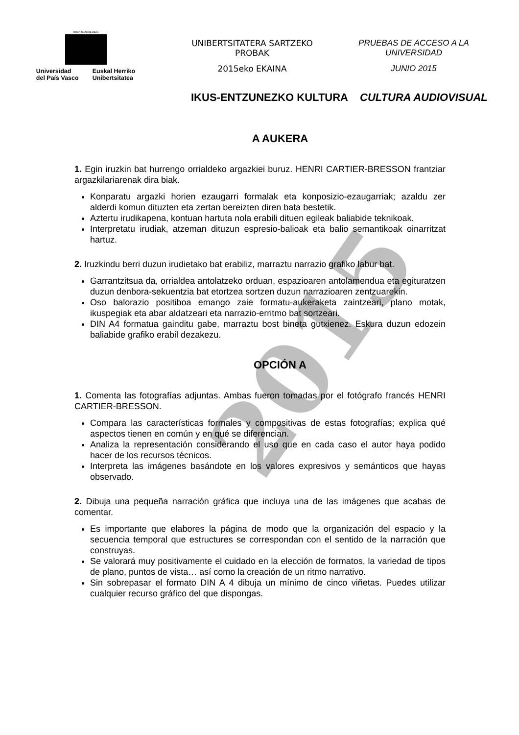2015
eman ta zabal zazu
Universidad
del País Vasco
Euskal Herriko
Unibertsitatea
UNIBERTSITATERA SARTZEKO
PROBAK
2015eko EKAINA
PRUEBAS DE ACCESO A LA
UNIVERSIDAD
JUNIO 2015
IKUS-ENTZUNEZKO KULTURA CULTURA AUDIOVISUAL
A AUKERA
1. Egin iruzkin bat hurrengo orrialdeko argazkiei buruz. HENRI CARTIER-BRESSON frantziar argazkilariarenak dira biak.
Konparatu argazki horien ezaugarri formalak eta konposizio-ezaugarriak; azaldu zer alderdi komun dituzten eta zertan bereizten diren bata bestetik.
Aztertu irudikapena, kontuan hartuta nola erabili dituen egileak baliabide teknikoak.
Interpretatu irudiak, atzeman dituzun espresio-balioak eta balio semantikoak oinarritzat hartuz.
2. Iruzkindu berri duzun irudietako bat erabiliz, marraztu narrazio grafiko labur bat.
Garrantzitsua da, orrialdea antolatzeko orduan, espazioaren antolamendua eta egituratzen duzun denbora-sekuentzia bat etortzea sortzen duzun narrazioaren zentzuarekin.
Oso balorazio positiboa emango zaie formatu-aukeraketa zaintzeari, plano motak, ikuspegiak eta abar aldatzeari eta narrazio-erritmo bat sortzeari.
DIN A4 formatua gainditu gabe, marraztu bost bineta gutxienez. Eskura duzun edozein baliabide grafiko erabil dezakezu.
OPCIÓN A
1. Comenta las fotografías adjuntas. Ambas fueron tomadas por el fotógrafo francés HENRI CARTIER-BRESSON.
Compara las características formales y compositivas de estas fotografías; explica qué aspectos tienen en común y en qué se diferencian.
Analiza la representación considerando el uso que en cada caso el autor haya podido hacer de los recursos técnicos.
Interpreta las imágenes basándote en los valores expresivos y semánticos que hayas observado.
2. Dibuja una pequeña narración gráfica que incluya una de las imágenes que acabas de comentar.
Es importante que elabores la página de modo que la organización del espacio y la secuencia temporal que estructures se correspondan con el sentido de la narración que construyas.
Se valorará muy positivamente el cuidado en la elección de formatos, la variedad de tipos de plano, puntos de vista… así como la creación de un ritmo narrativo.
Sin sobrepasar el formato DIN A 4 dibuja un mínimo de cinco viñetas. Puedes utilizar cualquier recurso gráfico del que dispongas.